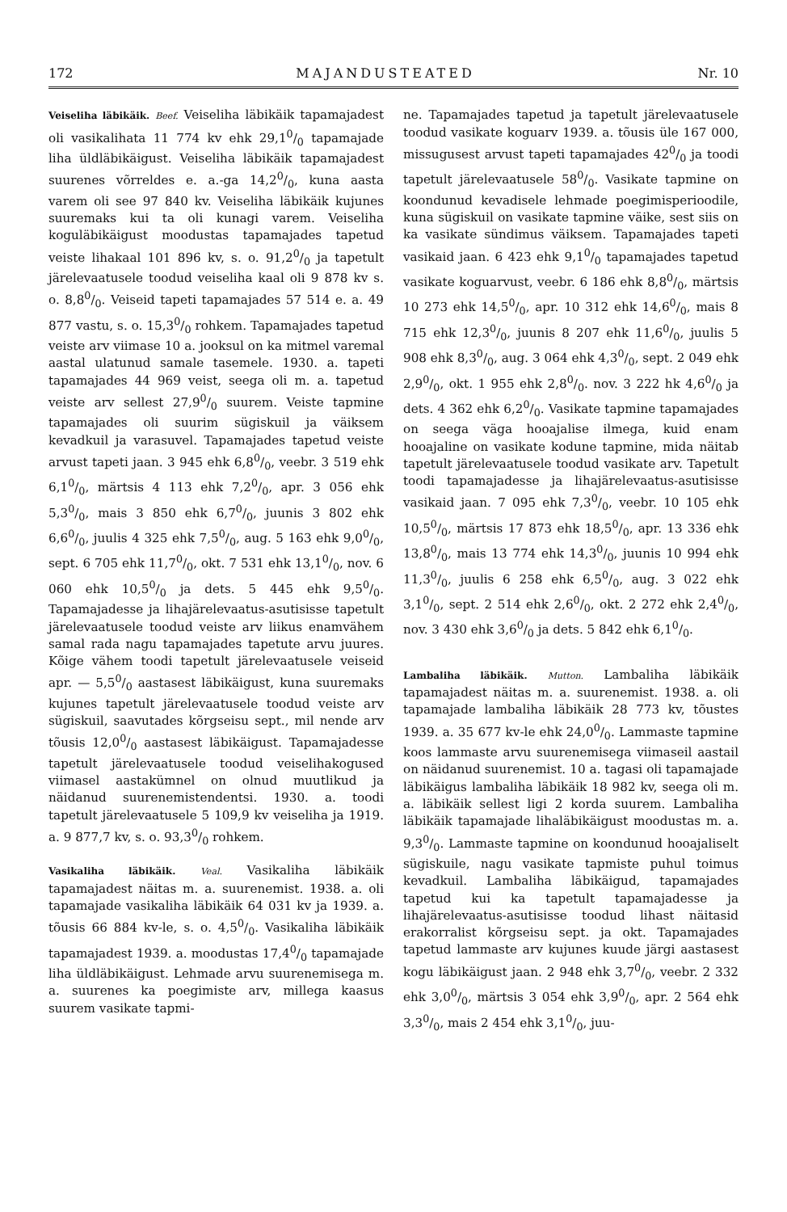172 MAJANDUSTEATED Nr. 10
Veiseliha läbikäik. Beef. Veiseliha läbikäik tapamajadest oli vasikalihata 11 774 kv ehk 29,10/0 tapamajade liha üldläbikäigust. Veiseliha läbikäik tapamajadest suurenes võrreldes e. a.-ga 14,20/0, kuna aasta varem oli see 97 840 kv. Veiseliha läbikäik kujunes suuremaks kui ta oli kunagi varem. Veiseliha koguläbikäigust moodustas tapamajades tapetud veiste lihakaal 101 896 kv, s. o. 91,20/0 ja tapetult järelevaatusele toodud veiseliha kaal oli 9 878 kv s. o. 8,80/0. Veiseid tapeti tapamajades 57 514 e. a. 49 877 vastu, s. o. 15,30/0 rohkem. Tapamajades tapetud veiste arv viimase 10 a. jooksul on ka mitmel varemal aastal ulatunud samale tasemele. 1930. a. tapeti tapamajades 44 969 veist, seega oli m. a. tapetud veiste arv sellest 27,90/0 suurem. Veiste tapmine tapamajades oli suurim sügiskuil ja väiksem kevadkuil ja varasuvel. Tapamajades tapetud veiste arvust tapeti jaan. 3 945 ehk 6,80/0, veebr. 3 519 ehk 6,10/0, märtsis 4 113 ehk 7,20/0, apr. 3 056 ehk 5,30/0, mais 3 850 ehk 6,70/0, juunis 3 802 ehk 6,60/0, juulis 4 325 ehk 7,50/0, aug. 5 163 ehk 9,00/0, sept. 6 705 ehk 11,70/0, okt. 7 531 ehk 13,10/0, nov. 6 060 ehk 10,50/0 ja dets. 5 445 ehk 9,50/0. Tapamajadesse ja lihajärelevaatus-asutisisse tapetult järelevaatusele toodud veiste arv liikus enamvähem samal rada nagu tapamajades tapetute arvu juures. Kõige vähem toodi tapetult järelevaatusele veiseid apr. — 5,50/0 aastasest läbikäigust, kuna suuremaks kujunes tapetult järelevaatusele toodud veiste arv sügiskuil, saavutades kõrgseisu sept., mil nende arv tõusis 12,00/0 aastasest läbikäigust. Tapamajadesse tapetult järelevaatusele toodud veiselihakogused viimasel aastakümnel on olnud muutlikud ja näidanud suurenemistendentsi. 1930. a. toodi tapetult järelevaatusele 5 109,9 kv veiseliha ja 1919. a. 9 877,7 kv, s. o. 93,30/0 rohkem.
Vasikaliha läbikäik. Veal. Vasikaliha läbikäik tapamajadest näitas m. a. suurenemist. 1938. a. oli tapamajade vasikaliha läbikäik 64 031 kv ja 1939. a. tõusis 66 884 kv-le, s. o. 4,50/0. Vasikaliha läbikäik tapamajadest 1939. a. moodustas 17,40/0 tapamajade liha üldläbikäigust. Lehmade arvu suurenemisega m. a. suurenes ka poegimiste arv, millega kaasus suurem vasikate tapmi-
ne. Tapamajades tapetud ja tapetult järelevaatusele toodud vasikate koguarv 1939. a. tõusis üle 167 000, missugusest arvust tapeti tapamajades 420/0 ja toodi tapetult järelevaatusele 580/0. Vasikate tapmine on koondunud kevadisele lehmade poegimisperioodile, kuna sügiskuil on vasikate tapmine väike, sest siis on ka vasikate sündimus väiksem. Tapamajades tapeti vasikaid jaan. 6 423 ehk 9,10/0 tapamajades tapetud vasikate koguarvust, veebr. 6 186 ehk 8,80/0, märtsis 10 273 ehk 14,50/0, apr. 10 312 ehk 14,60/0, mais 8 715 ehk 12,30/0, juunis 8 207 ehk 11,60/0, juulis 5 908 ehk 8,30/0, aug. 3 064 ehk 4,30/0, sept. 2 049 ehk 2,90/0, okt. 1 955 ehk 2,80/0. nov. 3 222 hk 4,60/0 ja dets. 4 362 ehk 6,20/0. Vasikate tapmine tapamajades on seega väga hooajalise ilmega, kuid enam hooajaline on vasikate kodune tapmine, mida näitab tapetult järelevaatusele toodud vasikate arv. Tapetult toodi tapamajadesse ja lihajärelevaatus-asutisisse vasikaid jaan. 7 095 ehk 7,30/0, veebr. 10 105 ehk 10,50/0, märtsis 17 873 ehk 18,50/0, apr. 13 336 ehk 13,80/0, mais 13 774 ehk 14,30/0, juunis 10 994 ehk 11,30/0, juulis 6 258 ehk 6,50/0, aug. 3 022 ehk 3,10/0, sept. 2 514 ehk 2,60/0, okt. 2 272 ehk 2,40/0, nov. 3 430 ehk 3,60/0 ja dets. 5 842 ehk 6,10/0.
Lambaliha läbikäik. Mutton. Lambaliha läbikäik tapamajadest näitas m. a. suurenemist. 1938. a. oli tapamajade lambaliha läbikäik 28 773 kv, tõustes 1939. a. 35 677 kv-le ehk 24,00/0. Lammaste tapmine koos lammaste arvu suurenemisega viimaseil aastail on näidanud suurenemist. 10 a. tagasi oli tapamajade läbikäigus lambaliha läbikäik 18 982 kv, seega oli m. a. läbikäik sellest ligi 2 korda suurem. Lambaliha läbikäik tapamajade lihaläbikäigust moodustas m. a. 9,30/0. Lammaste tapmine on koondunud hooajaliselt sügiskuile, nagu vasikate tapmiste puhul toimus kevadkuil. Lambaliha läbikäigud, tapamajades tapetud kui ka tapetult tapamajadesse ja lihajärelevaatus-asutisisse toodud lihast näitasid erakorralist kõrgseisu sept. ja okt. Tapamajades tapetud lammaste arv kujunes kuude järgi aastasest kogu läbikäigust jaan. 2 948 ehk 3,70/0, veebr. 2 332 ehk 3,00/0, märtsis 3 054 ehk 3,90/0, apr. 2 564 ehk 3,30/0, mais 2 454 ehk 3,10/0, juu-